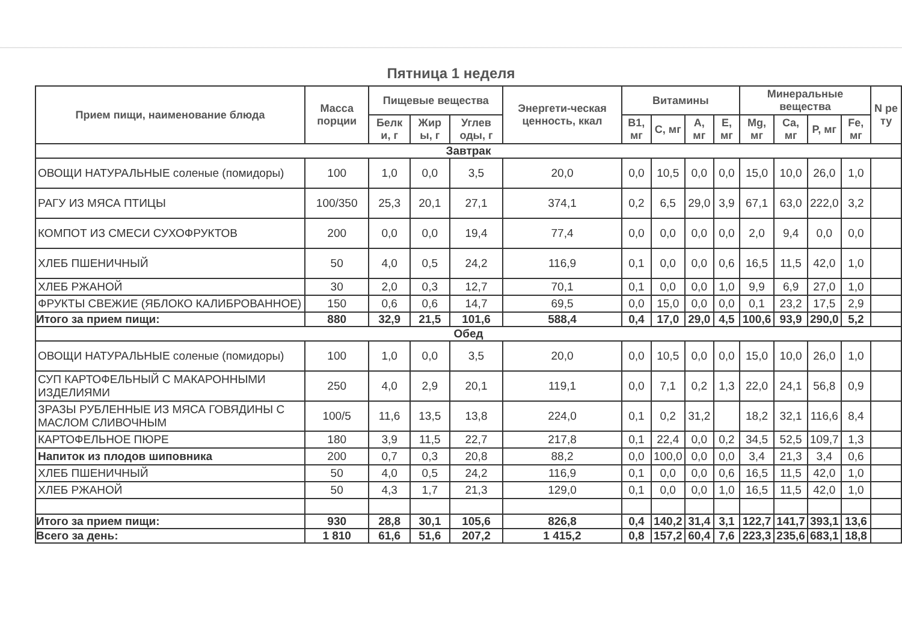Пятница 1 неделя
| Прием пищи, наименование блюда | Масса порции | Пищевые вещества | | | Энергети-ческая ценность, ккал | Витамины | | | | Минеральные вещества | | | | N ре ту |
| --- | --- | --- | --- | --- | --- | --- | --- | --- | --- | --- | --- | --- | --- | --- |
| | | Белк и, г | Жир ы, г | Углев оды, г | | B1, мг | C, мг | A, мг | E, мг | Mg, мг | Ca, мг | P, мг | Fe, мг | |
| Завтрак | | | | | | | | | | | | | | |
| ОВОЩИ НАТУРАЛЬНЫЕ соленые (помидоры) | 100 | 1,0 | 0,0 | 3,5 | 20,0 | 0,0 | 10,5 | 0,0 | 0,0 | 15,0 | 10,0 | 26,0 | 1,0 | |
| РАГУ ИЗ МЯСА ПТИЦЫ | 100/350 | 25,3 | 20,1 | 27,1 | 374,1 | 0,2 | 6,5 | 29,0 | 3,9 | 67,1 | 63,0 | 222,0 | 3,2 | |
| КОМПОТ ИЗ СМЕСИ СУХОФРУКТОВ | 200 | 0,0 | 0,0 | 19,4 | 77,4 | 0,0 | 0,0 | 0,0 | 0,0 | 2,0 | 9,4 | 0,0 | 0,0 | |
| ХЛЕБ ПШЕНИЧНЫЙ | 50 | 4,0 | 0,5 | 24,2 | 116,9 | 0,1 | 0,0 | 0,0 | 0,6 | 16,5 | 11,5 | 42,0 | 1,0 | |
| ХЛЕБ РЖАНОЙ | 30 | 2,0 | 0,3 | 12,7 | 70,1 | 0,1 | 0,0 | 0,0 | 1,0 | 9,9 | 6,9 | 27,0 | 1,0 | |
| ФРУКТЫ СВЕЖИЕ (ЯБЛОКО КАЛИБРОВАННОЕ) | 150 | 0,6 | 0,6 | 14,7 | 69,5 | 0,0 | 15,0 | 0,0 | 0,0 | 0,1 | 23,2 | 17,5 | 2,9 | |
| Итого за прием пищи: | 880 | 32,9 | 21,5 | 101,6 | 588,4 | 0,4 | 17,0 | 29,0 | 4,5 | 100,6 | 93,9 | 290,0 | 5,2 | |
| Обед | | | | | | | | | | | | | | |
| ОВОЩИ НАТУРАЛЬНЫЕ соленые (помидоры) | 100 | 1,0 | 0,0 | 3,5 | 20,0 | 0,0 | 10,5 | 0,0 | 0,0 | 15,0 | 10,0 | 26,0 | 1,0 | |
| СУП КАРТОФЕЛЬНЫЙ С МАКАРОННЫМИ ИЗДЕЛИЯМИ | 250 | 4,0 | 2,9 | 20,1 | 119,1 | 0,0 | 7,1 | 0,2 | 1,3 | 22,0 | 24,1 | 56,8 | 0,9 | |
| ЗРАЗЫ РУБЛЕННЫЕ ИЗ МЯСА ГОВЯДИНЫ С МАСЛОМ СЛИВОЧНЫМ | 100/5 | 11,6 | 13,5 | 13,8 | 224,0 | 0,1 | 0,2 | 31,2 | | 18,2 | 32,1 | 116,6 | 8,4 | |
| КАРТОФЕЛЬНОЕ ПЮРЕ | 180 | 3,9 | 11,5 | 22,7 | 217,8 | 0,1 | 22,4 | 0,0 | 0,2 | 34,5 | 52,5 | 109,7 | 1,3 | |
| Напиток из плодов шиповника | 200 | 0,7 | 0,3 | 20,8 | 88,2 | 0,0 | 100,0 | 0,0 | 0,0 | 3,4 | 21,3 | 3,4 | 0,6 | |
| ХЛЕБ ПШЕНИЧНЫЙ | 50 | 4,0 | 0,5 | 24,2 | 116,9 | 0,1 | 0,0 | 0,0 | 0,6 | 16,5 | 11,5 | 42,0 | 1,0 | |
| ХЛЕБ РЖАНОЙ | 50 | 4,3 | 1,7 | 21,3 | 129,0 | 0,1 | 0,0 | 0,0 | 1,0 | 16,5 | 11,5 | 42,0 | 1,0 | |
| Итого за прием пищи: | 930 | 28,8 | 30,1 | 105,6 | 826,8 | 0,4 | 140,2 | 31,4 | 3,1 | 122,7 | 141,7 | 393,1 | 13,6 | |
| Всего за день: | 1 810 | 61,6 | 51,6 | 207,2 | 1 415,2 | 0,8 | 157,2 | 60,4 | 7,6 | 223,3 | 235,6 | 683,1 | 18,8 | |